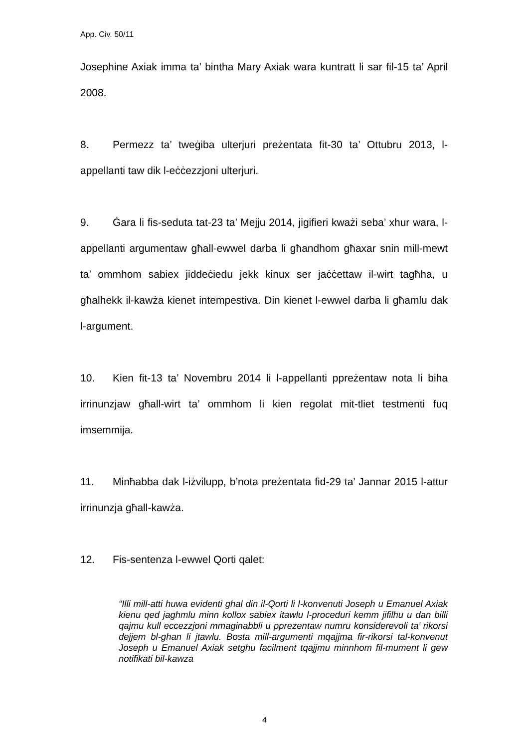App. Civ. 50/11
Josephine Axiak imma ta’ bintha Mary Axiak wara kuntratt li sar fil-15 ta’ April 2008.
8. Permezz ta’ tweġiba ulterjuri preżentata fit-30 ta’ Ottubru 2013, l-appellanti taw dik l-eċċezzjoni ulterjuri.
9. Ġara li fis-seduta tat-23 ta’ Mejju 2014, jigifieri kważi seba’ xhur wara, l-appellanti argumentaw għall-ewwel darba li għandhom għaxar snin mill-mewt ta’ ommhom sabiex jiddeċiedu jekk kinux ser jaċċettaw il-wirt tagħha, u għalhekk il-kawża kienet intempestiva. Din kienet l-ewwel darba li għamlu dak l-argument.
10. Kien fit-13 ta’ Novembru 2014 li l-appellanti ppreżentaw nota li biha irrinunzjaw għall-wirt ta’ ommhom li kien regolat mit-tliet testmenti fuq imsemmija.
11. Minħabba dak l-iżvilupp, b’nota preżentata fid-29 ta’ Jannar 2015 l-attur irrinunzja għall-kawża.
12. Fis-sentenza l-ewwel Qorti qalet:
“Illi mill-atti huwa evidenti ghal din il-Qorti li l-konvenuti Joseph u Emanuel Axiak kienu qed jaghmlu minn kollox sabiex itawlu l-proceduri kemm jifilhu u dan billi qajmu kull eccezzjoni mmaginabbli u pprezentaw numru konsiderevoli ta’ rikorsi dejjem bl-ghan li jtawlu. Bosta mill-argumenti mqajjma fir-rikorsi tal-konvenut Joseph u Emanuel Axiak setghu facilment tqajjmu minnhom fil-mument li gew notifikati bil-kawza
4